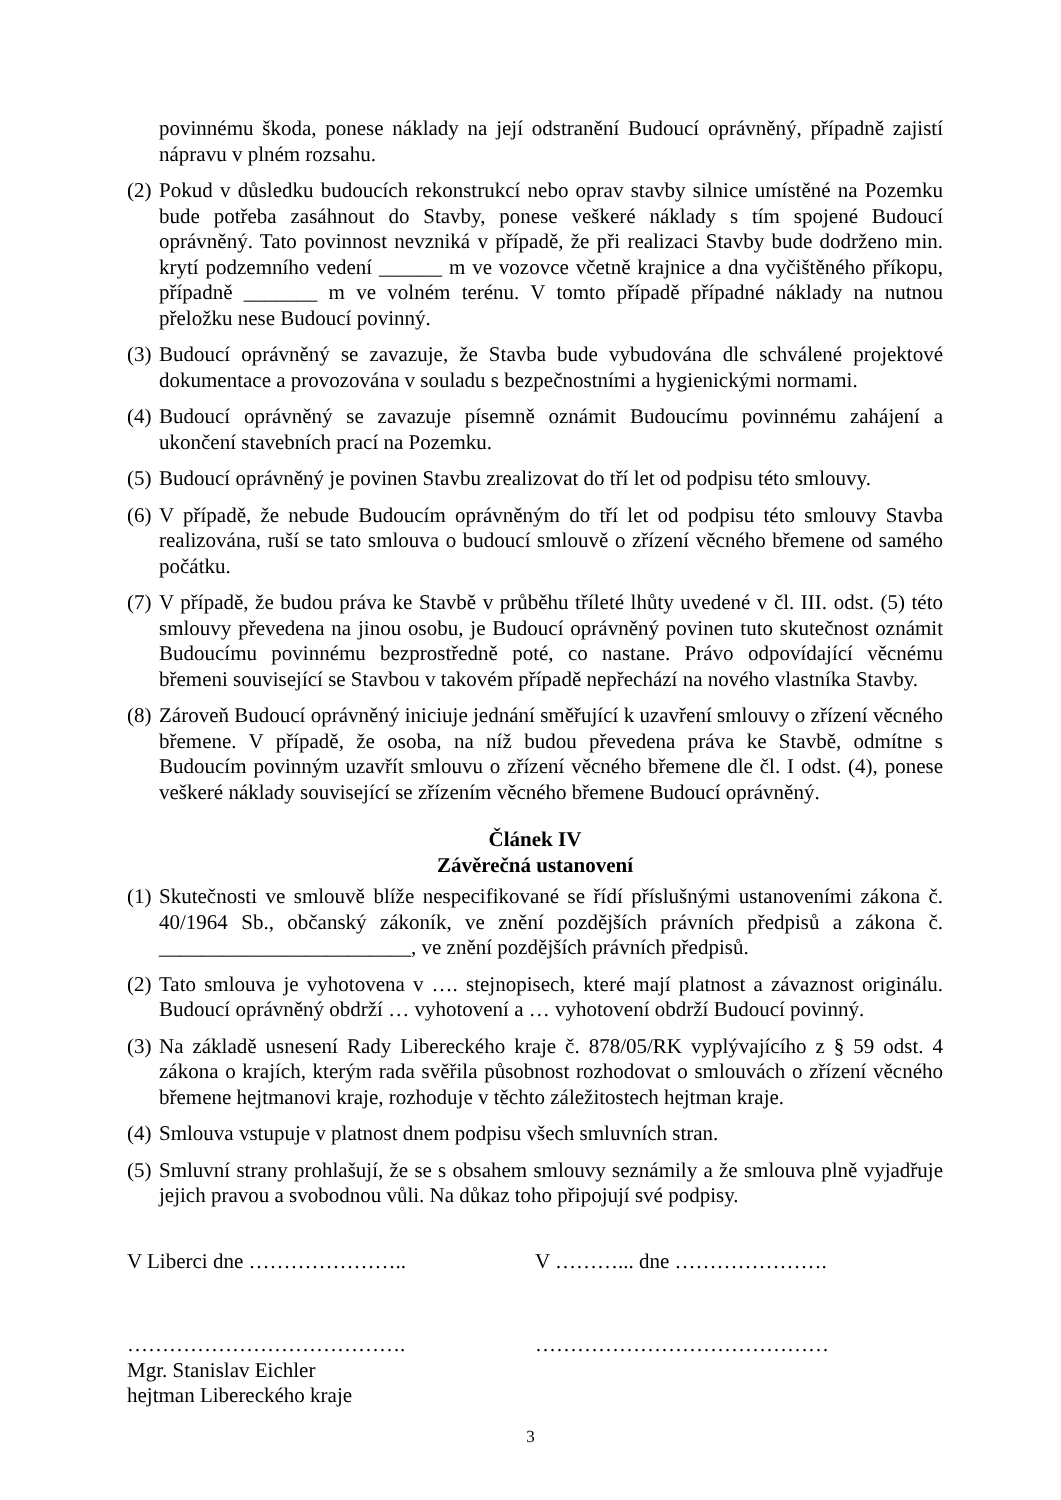povinnému škoda, ponese náklady na její odstranění Budoucí oprávněný, případně zajistí nápravu v plném rozsahu.
(2) Pokud v důsledku budoucích rekonstrukcí nebo oprav stavby silnice umístěné na Pozemku bude potřeba zasáhnout do Stavby, ponese veškeré náklady s tím spojené Budoucí oprávněný. Tato povinnost nevzniká v případě, že při realizaci Stavby bude dodrženo min. krytí podzemního vedení ______ m ve vozovce včetně krajnice a dna vyčištěného příkopu, případně _______ m ve volném terénu. V tomto případě případné náklady na nutnou přeložku nese Budoucí povinný.
(3) Budoucí oprávněný se zavazuje, že Stavba bude vybudována dle schválené projektové dokumentace a provozována v souladu s bezpečnostními a hygienickými normami.
(4) Budoucí oprávněný se zavazuje písemně oznámit Budoucímu povinnému zahájení a ukončení stavebních prací na Pozemku.
(5) Budoucí oprávněný je povinen Stavbu zrealizovat do tří let od podpisu této smlouvy.
(6) V případě, že nebude Budoucím oprávněným do tří let od podpisu této smlouvy Stavba realizována, ruší se tato smlouva o budoucí smlouvě o zřízení věcného břemene od samého počátku.
(7) V případě, že budou práva ke Stavbě v průběhu tříleté lhůty uvedené v čl. III. odst. (5) této smlouvy převedena na jinou osobu, je Budoucí oprávněný povinen tuto skutečnost oznámit Budoucímu povinnému bezprostředně poté, co nastane. Právo odpovídající věcnému břemeni související se Stavbou v takovém případě nepřechází na nového vlastníka Stavby.
(8) Zároveň Budoucí oprávněný iniciuje jednání směřující k uzavření smlouvy o zřízení věcného břemene. V případě, že osoba, na níž budou převedena práva ke Stavbě, odmítne s Budoucím povinným uzavřít smlouvu o zřízení věcného břemene dle čl. I odst. (4), ponese veškeré náklady související se zřízením věcného břemene Budoucí oprávněný.
Článek IV
Závěrečná ustanovení
(1) Skutečnosti ve smlouvě blíže nespecifikované se řídí příslušnými ustanoveními zákona č. 40/1964 Sb., občanský zákoník, ve znění pozdějších právních předpisů a zákona č. ________________________, ve znění pozdějších právních předpisů.
(2) Tato smlouva je vyhotovena v …. stejnopisech, které mají platnost a závaznost originálu. Budoucí oprávněný obdrží … vyhotovení a … vyhotovení obdrží Budoucí povinný.
(3) Na základě usnesení Rady Libereckého kraje č. 878/05/RK vyplývajícího z § 59 odst. 4 zákona o krajích, kterým rada svěřila působnost rozhodovat o smlouvách o zřízení věcného břemene hejtmanovi kraje, rozhoduje v těchto záležitostech hejtman kraje.
(4) Smlouva vstupuje v platnost dnem podpisu všech smluvních stran.
(5) Smluvní strany prohlašují, že se s obsahem smlouvy seznámily a že smlouva plně vyjadřuje jejich pravou a svobodnou vůli. Na důkaz toho připojují své podpisy.
V Liberci dne ………………….. V ………... dne ………………….
………………………………….
Mgr. Stanislav Eichler
hejtman Libereckého kraje
……………………………………
3